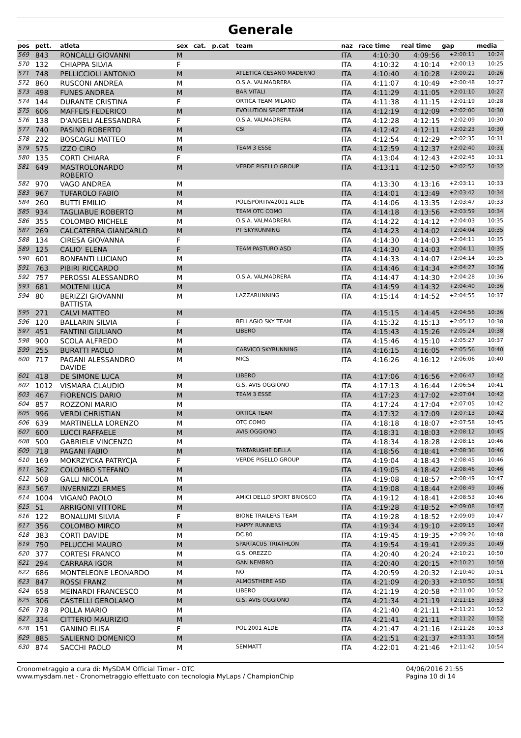Generale
| pos | pett. | atleta | sex | cat. | p.cat | team | naz | race time | real time | gap | media |
| --- | --- | --- | --- | --- | --- | --- | --- | --- | --- | --- | --- |
| 569 | 843 | RONCALLI GIOVANNI | M | | | | ITA | 4:10:30 | 4:09:56 | +2:00:11 | 10:24 |
| 570 | 132 | CHIAPPA SILVIA | F | | | | ITA | 4:10:32 | 4:10:14 | +2:00:13 | 10:25 |
| 571 | 748 | PELLICCIOLI ANTONIO | M | | | ATLETICA CESANO MADERNO | ITA | 4:10:40 | 4:10:28 | +2:00:21 | 10:26 |
| 572 | 860 | RUSCONI ANDREA | M | | | O.S.A. VALMADRERA | ITA | 4:11:07 | 4:10:49 | +2:00:48 | 10:27 |
| 573 | 498 | FUNES ANDREA | M | | | BAR VITALI | ITA | 4:11:29 | 4:11:05 | +2:01:10 | 10:27 |
| 574 | 144 | DURANTE CRISTINA | F | | | ORTICA TEAM MILANO | ITA | 4:11:38 | 4:11:15 | +2:01:19 | 10:28 |
| 575 | 606 | MAFFEIS FEDERICO | M | | | EVOLUTION SPORT TEAM | ITA | 4:12:19 | 4:12:09 | +2:02:00 | 10:30 |
| 576 | 138 | D'ANGELI ALESSANDRA | F | | | O.S.A. VALMADRERA | ITA | 4:12:28 | 4:12:15 | +2:02:09 | 10:30 |
| 577 | 740 | PASINO ROBERTO | M | | | CSI | ITA | 4:12:42 | 4:12:11 | +2:02:23 | 10:30 |
| 578 | 232 | BOSCAGLI MATTEO | M | | | | ITA | 4:12:54 | 4:12:29 | +2:02:35 | 10:31 |
| 579 | 575 | IZZO CIRO | M | | | TEAM 3 ESSE | ITA | 4:12:59 | 4:12:37 | +2:02:40 | 10:31 |
| 580 | 135 | CORTI CHIARA | F | | | | ITA | 4:13:04 | 4:12:43 | +2:02:45 | 10:31 |
| 581 | 649 | MASTROLONARDO ROBERTO | M | | | VERDE PISELLO GROUP | ITA | 4:13:11 | 4:12:50 | +2:02:52 | 10:32 |
| 582 | 970 | VAGO ANDREA | M | | | | ITA | 4:13:30 | 4:13:16 | +2:03:11 | 10:33 |
| 583 | 967 | TUFAROLO FABIO | M | | | | ITA | 4:14:01 | 4:13:49 | +2:03:42 | 10:34 |
| 584 | 260 | BUTTI EMILIO | M | | | POLISPORTIVA2001 ALDE | ITA | 4:14:06 | 4:13:35 | +2:03:47 | 10:33 |
| 585 | 934 | TAGLIABUE ROBERTO | M | | | TEAM OTC COMO | ITA | 4:14:18 | 4:13:56 | +2:03:59 | 10:34 |
| 586 | 355 | COLOMBO MICHELE | M | | | O.S.A. VALMADRERA | ITA | 4:14:22 | 4:14:12 | +2:04:03 | 10:35 |
| 587 | 269 | CALCATERRA GIANCARLO | M | | | PT SKYRUNNING | ITA | 4:14:23 | 4:14:02 | +2:04:04 | 10:35 |
| 588 | 134 | CIRESA GIOVANNA | F | | | | ITA | 4:14:30 | 4:14:03 | +2:04:11 | 10:35 |
| 589 | 125 | CALIO' ELENA | F | | | TEAM PASTURO ASD | ITA | 4:14:30 | 4:14:03 | +2:04:11 | 10:35 |
| 590 | 601 | BONFANTI LUCIANO | M | | | | ITA | 4:14:33 | 4:14:07 | +2:04:14 | 10:35 |
| 591 | 763 | PIBIRI RICCARDO | M | | | | ITA | 4:14:46 | 4:14:34 | +2:04:27 | 10:36 |
| 592 | 757 | PEROSSI ALESSANDRO | M | | | O.S.A. VALMADRERA | ITA | 4:14:47 | 4:14:30 | +2:04:28 | 10:36 |
| 593 | 681 | MOLTENI LUCA | M | | | | ITA | 4:14:59 | 4:14:32 | +2:04:40 | 10:36 |
| 594 | 80 | BERIZZI GIOVANNI BATTISTA | M | | | LAZZARUNNING | ITA | 4:15:14 | 4:14:52 | +2:04:55 | 10:37 |
| 595 | 271 | CALVI MATTEO | M | | | | ITA | 4:15:15 | 4:14:45 | +2:04:56 | 10:36 |
| 596 | 120 | BALLARIN SILVIA | F | | | BELLAGIO SKY TEAM | ITA | 4:15:32 | 4:15:13 | +2:05:12 | 10:38 |
| 597 | 451 | FANTINI GIULIANO | M | | | LIBERO | ITA | 4:15:43 | 4:15:26 | +2:05:24 | 10:38 |
| 598 | 900 | SCOLA ALFREDO | M | | | | ITA | 4:15:46 | 4:15:10 | +2:05:27 | 10:37 |
| 599 | 255 | BURATTI PAOLO | M | | | CARVICO SKYRUNNING | ITA | 4:16:15 | 4:16:05 | +2:05:56 | 10:40 |
| 600 | 717 | PAGANI ALESSANDRO DAVIDE | M | | | MICS | ITA | 4:16:26 | 4:16:12 | +2:06:06 | 10:40 |
| 601 | 418 | DE SIMONE LUCA | M | | | LIBERO | ITA | 4:17:06 | 4:16:56 | +2:06:47 | 10:42 |
| 602 | 1012 | VISMARA CLAUDIO | M | | | G.S. AVIS OGGIONO | ITA | 4:17:13 | 4:16:44 | +2:06:54 | 10:41 |
| 603 | 467 | FIORENCIS DARIO | M | | | TEAM 3 ESSE | ITA | 4:17:23 | 4:17:02 | +2:07:04 | 10:42 |
| 604 | 857 | ROZZONI MARIO | M | | | | ITA | 4:17:24 | 4:17:04 | +2:07:05 | 10:42 |
| 605 | 996 | VERDI CHRISTIAN | M | | | ORTICA TEAM | ITA | 4:17:32 | 4:17:09 | +2:07:13 | 10:42 |
| 606 | 639 | MARTINELLA LORENZO | M | | | OTC COMO | ITA | 4:18:18 | 4:18:07 | +2:07:58 | 10:45 |
| 607 | 600 | LUCCI RAFFAELE | M | | | AVIS OGGIONO | ITA | 4:18:31 | 4:18:03 | +2:08:12 | 10:45 |
| 608 | 500 | GABRIELE VINCENZO | M | | | | ITA | 4:18:34 | 4:18:28 | +2:08:15 | 10:46 |
| 609 | 718 | PAGANI FABIO | M | | | TARTARUGHE DELLA | ITA | 4:18:56 | 4:18:41 | +2:08:36 | 10:46 |
| 610 | 169 | MOKRZYCKA PATRYCJA | F | | | VERDE PISELLO GROUP | ITA | 4:19:04 | 4:18:43 | +2:08:45 | 10:46 |
| 611 | 362 | COLOMBO STEFANO | M | | | | ITA | 4:19:05 | 4:18:42 | +2:08:46 | 10:46 |
| 612 | 508 | GALLI NICOLA | M | | | | ITA | 4:19:08 | 4:18:57 | +2:08:49 | 10:47 |
| 613 | 567 | INVERNIZZI ERMES | M | | | | ITA | 4:19:08 | 4:18:44 | +2:08:49 | 10:46 |
| 614 | 1004 | VIGANÒ PAOLO | M | | | AMICI DELLO SPORT BRIOSCO | ITA | 4:19:12 | 4:18:41 | +2:08:53 | 10:46 |
| 615 | 51 | ARRIGONI VITTORE | M | | | | ITA | 4:19:28 | 4:18:52 | +2:09:08 | 10:47 |
| 616 | 122 | BONALUMI SILVIA | F | | | BIONE TRAILERS TEAM | ITA | 4:19:28 | 4:18:52 | +2:09:09 | 10:47 |
| 617 | 356 | COLOMBO MIRCO | M | | | HAPPY RUNNERS | ITA | 4:19:34 | 4:19:10 | +2:09:15 | 10:47 |
| 618 | 383 | CORTI DAVIDE | M | | | DC.80 | ITA | 4:19:45 | 4:19:35 | +2:09:26 | 10:48 |
| 619 | 750 | PELUCCHI MAURO | M | | | SPARTACUS TRIATHLON | ITA | 4:19:54 | 4:19:41 | +2:09:35 | 10:49 |
| 620 | 377 | CORTESI FRANCO | M | | | G.S. OREZZO | ITA | 4:20:40 | 4:20:24 | +2:10:21 | 10:50 |
| 621 | 294 | CARRARA IGOR | M | | | GAN NEMBRO | ITA | 4:20:40 | 4:20:15 | +2:10:21 | 10:50 |
| 622 | 686 | MONTELEONE LEONARDO | M | | | NO | ITA | 4:20:59 | 4:20:32 | +2:10:40 | 10:51 |
| 623 | 847 | ROSSI FRANZ | M | | | ALMOSTHERE ASD | ITA | 4:21:09 | 4:20:33 | +2:10:50 | 10:51 |
| 624 | 658 | MEINARDI FRANCESCO | M | | | LIBERO | ITA | 4:21:19 | 4:20:58 | +2:11:00 | 10:52 |
| 625 | 306 | CASTELLI GEROLAMO | M | | | G.S. AVIS OGGIONO | ITA | 4:21:34 | 4:21:19 | +2:11:15 | 10:53 |
| 626 | 778 | POLLA MARIO | M | | | | ITA | 4:21:40 | 4:21:11 | +2:11:21 | 10:52 |
| 627 | 334 | CITTERIO MAURIZIO | M | | | | ITA | 4:21:41 | 4:21:11 | +2:11:22 | 10:52 |
| 628 | 151 | GANINO ELISA | F | | | POL 2001 ALDE | ITA | 4:21:47 | 4:21:16 | +2:11:28 | 10:53 |
| 629 | 885 | SALIERNO DOMENICO | M | | | | ITA | 4:21:51 | 4:21:37 | +2:11:31 | 10:54 |
| 630 | 874 | SACCHI PAOLO | M | | | SEMMATT | ITA | 4:22:01 | 4:21:46 | +2:11:42 | 10:54 |
Cronometraggio a cura di: MySDAM Official Timer - OTC
www.mysdam.net - Cronometraggio effettuato con tecnologia MyLaps / ChampionChip
04/06/2016 21:55
Pagina 10 di 14